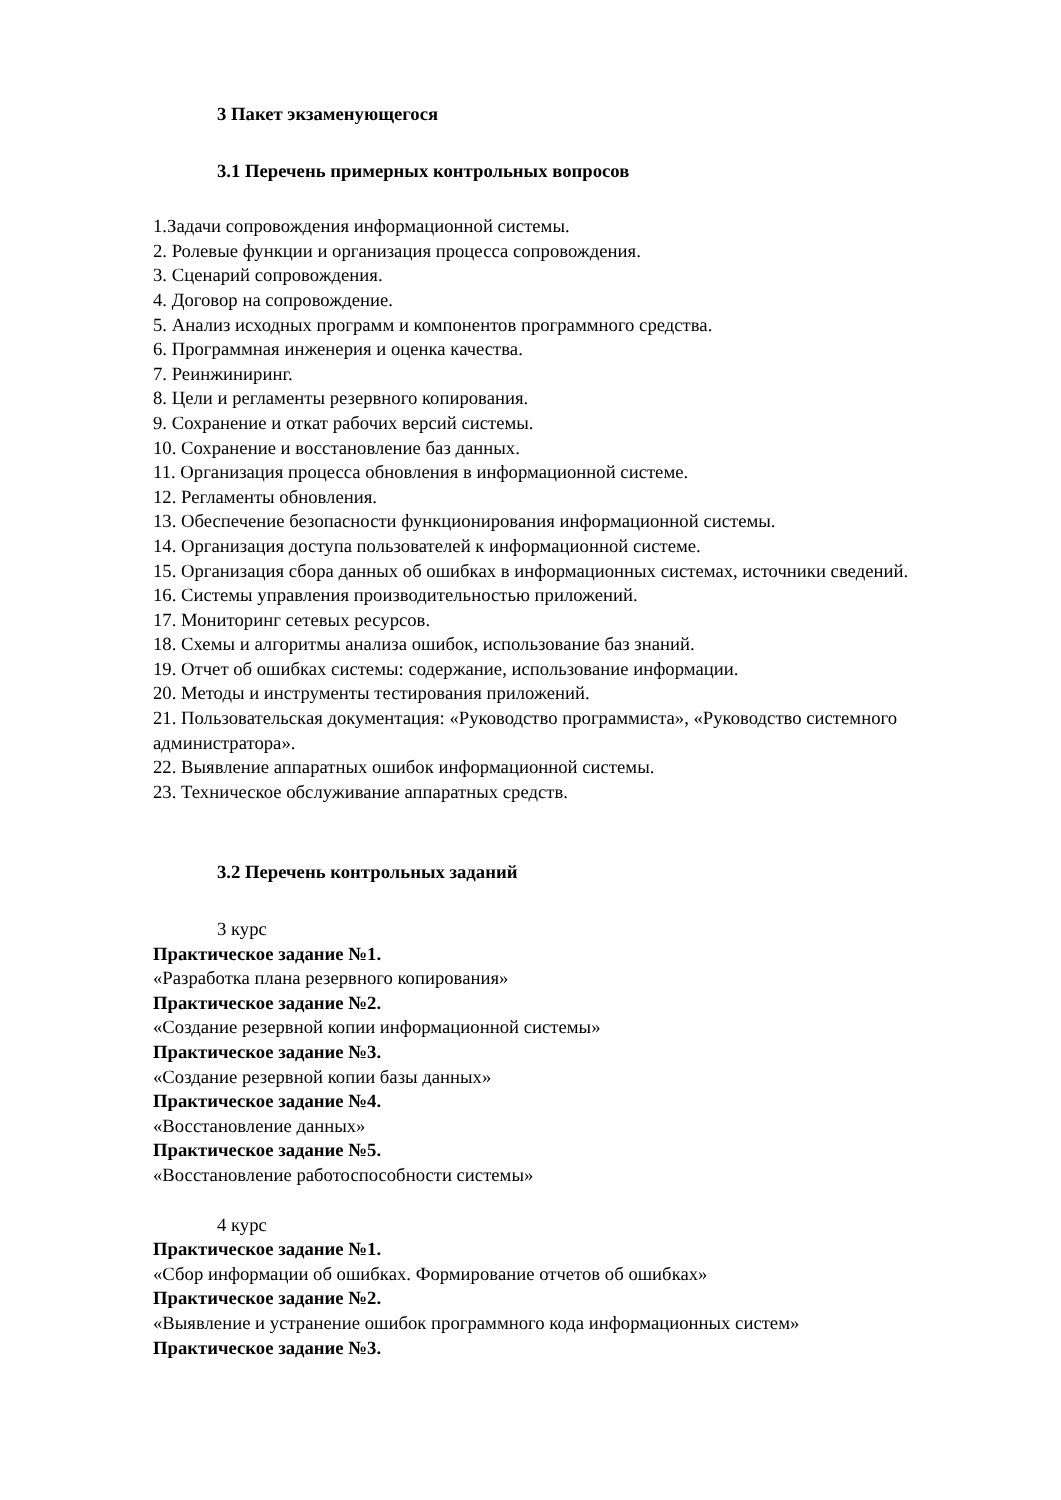3 Пакет экзаменующегося
3.1 Перечень примерных контрольных вопросов
1.Задачи сопровождения информационной системы.
2. Ролевые функции и организация процесса сопровождения.
3. Сценарий сопровождения.
4. Договор на сопровождение.
5. Анализ исходных программ и компонентов программного средства.
6. Программная инженерия и оценка качества.
7. Реинжиниринг.
8. Цели и регламенты резервного копирования.
9. Сохранение и откат рабочих версий системы.
10. Сохранение и восстановление баз данных.
11. Организация процесса обновления в информационной системе.
12. Регламенты обновления.
13. Обеспечение безопасности функционирования информационной системы.
14. Организация доступа пользователей к информационной системе.
15. Организация сбора данных об ошибках в информационных системах, источники сведений.
16. Системы управления производительностью приложений.
17. Мониторинг сетевых ресурсов.
18. Схемы и алгоритмы анализа ошибок, использование баз знаний.
19. Отчет об ошибках системы: содержание, использование информации.
20. Методы и инструменты тестирования приложений.
21. Пользовательская документация: «Руководство программиста», «Руководство системного администратора».
22. Выявление аппаратных ошибок информационной системы.
23. Техническое обслуживание аппаратных средств.
3.2 Перечень контрольных заданий
3 курс
Практическое задание №1.
«Разработка плана резервного копирования»
Практическое задание №2.
«Создание резервной копии информационной системы»
Практическое задание №3.
«Создание резервной копии базы данных»
Практическое задание №4.
«Восстановление данных»
Практическое задание №5.
«Восстановление работоспособности системы»
4 курс
Практическое задание №1.
«Сбор информации об ошибках. Формирование отчетов об ошибках»
Практическое задание №2.
«Выявление и устранение ошибок программного кода информационных систем»
Практическое задание №3.